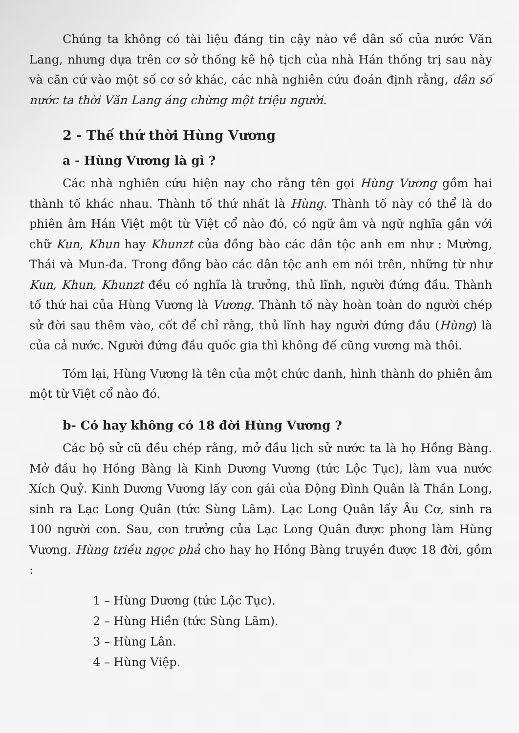Chúng ta không có tài liệu đáng tin cậy nào về dân số của nước Văn Lang, nhưng dựa trên cơ sở thống kê hộ tịch của nhà Hán thống trị sau này và căn cứ vào một số cơ sở khác, các nhà nghiên cứu đoán định rằng, dân số nước ta thời Văn Lang áng chừng một triệu người.
2 - Thế thứ thời Hùng Vương
a - Hùng Vương là gì ?
Các nhà nghiên cứu hiện nay cho rằng tên gọi Hùng Vương gồm hai thành tố khác nhau. Thành tố thứ nhất là Hùng. Thành tố này có thể là do phiên âm Hán Việt một từ Việt cổ nào đó, có ngữ âm và ngữ nghĩa gần với chữ Kun, Khun hay Khunzt của đồng bào các dân tộc anh em như : Mường, Thái và Mun-đa. Trong đồng bào các dân tộc anh em nói trên, những từ như Kun, Khun, Khunzt đều có nghĩa là trưởng, thủ lĩnh, người đứng đầu. Thành tố thứ hai của Hùng Vương là Vương. Thành tố này hoàn toàn do người chép sử đời sau thêm vào, cốt để chỉ rằng, thủ lĩnh hay người đứng đầu (Hùng) là của cả nước. Người đứng đầu quốc gia thì không đế cũng vương mà thôi.
Tóm lại, Hùng Vương là tên của một chức danh, hình thành do phiên âm một từ Việt cổ nào đó.
b- Có hay không có 18 đời Hùng Vương ?
Các bộ sử cũ đều chép rằng, mở đầu lịch sử nước ta là họ Hồng Bàng. Mở đầu họ Hồng Bàng là Kinh Dương Vương (tức Lộc Tục), làm vua nước Xích Quỷ. Kinh Dương Vương lấy con gái của Động Đình Quân là Thần Long, sinh ra Lạc Long Quân (tức Sùng Lãm). Lạc Long Quân lấy Âu Cơ, sinh ra 100 người con. Sau, con trưởng của Lạc Long Quân được phong làm Hùng Vương. Hùng triều ngọc phả cho hay họ Hồng Bàng truyền được 18 đời, gồm :
1 – Hùng Dương (tức Lộc Tục).
2 – Hùng Hiền (tức Sùng Lãm).
3 – Hùng Lân.
4 – Hùng Việp.